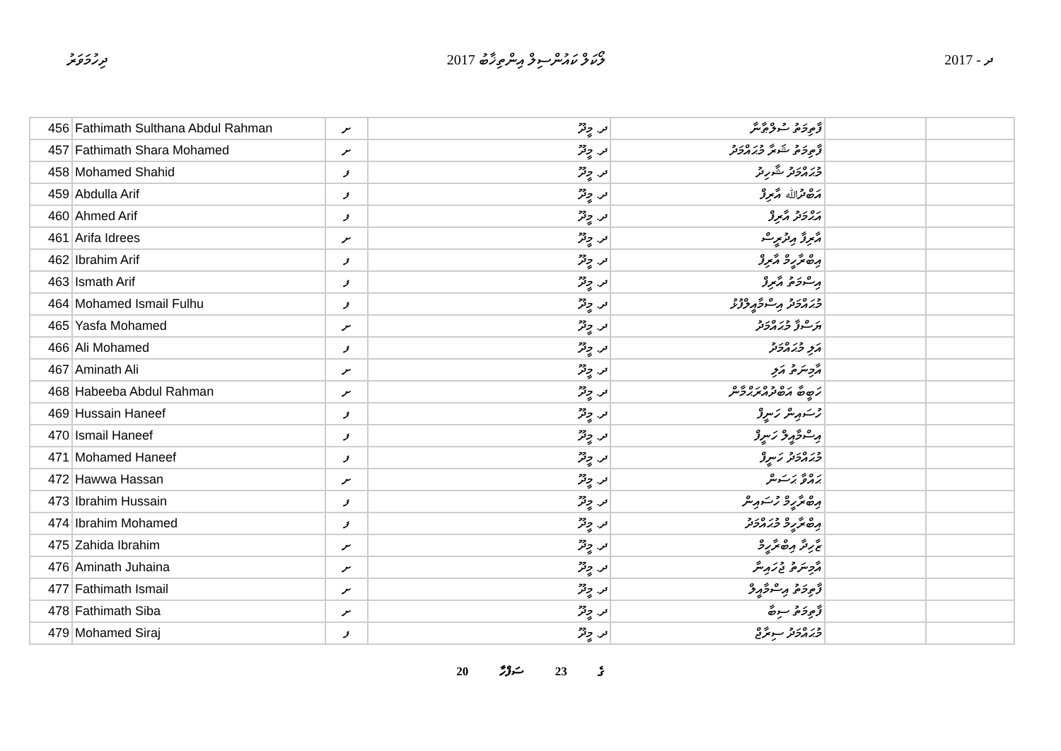ދިހުމަވަރު ލޯކަލް ކައުންސިލް އިންތިޚާބު 2017 ދ - 2017
| 456 | Fathimath Sulthana Abdul Rahman | ށ | ދ. މީދޫ | ފާތިމަތު ސުލްޠާނާ | | |
| 457 | Fathimath Shara Mohamed | ށ | ދ. މީދޫ | ފާތިމަތު ޝަރާ މުޙައްމަދު | | |
| 458 | Mohamed Shahid | ފ | ދ. މީދޫ | މުޙައްމަދު ޝާހިދު | | |
| 459 | Abdulla Arif | ފ | ދ. މީދޫ | އަބްދުﷲ އާރިފް | | |
| 460 | Ahmed Arif | ފ | ދ. މީދޫ | އަޙްމަދު އާރިފް | | |
| 461 | Arifa Idrees | ށ | ދ. މީދޫ | އާރިފާ އިދުރީސް | | |
| 462 | Ibrahim Arif | ފ | ދ. މީދޫ | އިބްރާހީމް އާރިފް | | |
| 463 | Ismath Arif | ފ | ދ. މީދޫ | އިސްމަތު އާރިފް | | |
| 464 | Mohamed Ismail Fulhu | ފ | ދ. މީދޫ | މުޙައްމަދު އިސްމާއީލްފުޅު | | |
| 465 | Yasfa Mohamed | ށ | ދ. މީދޫ | ޔަސްފާ މުޙައްމަދު | | |
| 466 | Ali Mohamed | ފ | ދ. މީދޫ | އަލި މުޙައްމަދު | | |
| 467 | Aminath Ali | ށ | ދ. މީދޫ | އާމިނަތު އަލި | | |
| 468 | Habeeba Abdul Rahman | ށ | ދ. މީދޫ | ހަބީބާ އަބްދުއްރަޙްމާން | | |
| 469 | Hussain Haneef | ފ | ދ. މީދޫ | ހުސައިން ހަނީފް | | |
| 470 | Ismail Haneef | ފ | ދ. މީދޫ | އިސްމާއީލް ހަނީފް | | |
| 471 | Mohamed Haneef | ފ | ދ. މީދޫ | މުޙައްމަދު ހަނީފް | | |
| 472 | Hawwa Hassan | ށ | ދ. މީދޫ | ޙައްވާ ޙަސަން | | |
| 473 | Ibrahim Hussain | ފ | ދ. މީދޫ | އިބްރާހީމް ހުސައިން | | |
| 474 | Ibrahim Mohamed | ފ | ދ. މީދޫ | އިބްރާހީމް މުޙައްމަދު | | |
| 475 | Zahida Ibrahim | ށ | ދ. މީދޫ | ޒާހިދާ އިބްރާހީމް | | |
| 476 | Aminath Juhaina | ށ | ދ. މީދޫ | އާމިނަތު ޖުހައިނާ | | |
| 477 | Fathimath Ismail | ށ | ދ. މީދޫ | ފާތިމަތު އިސްމާއީލް | | |
| 478 | Fathimath Siba | ށ | ދ. މީދޫ | ފާތިމަތު ސިބާ | | |
| 479 | Mohamed Siraj | ފ | ދ. މީދޫ | މުޙައްމަދު ސިރާޖް | | |
20 ގެ 23 ސަފްހާ